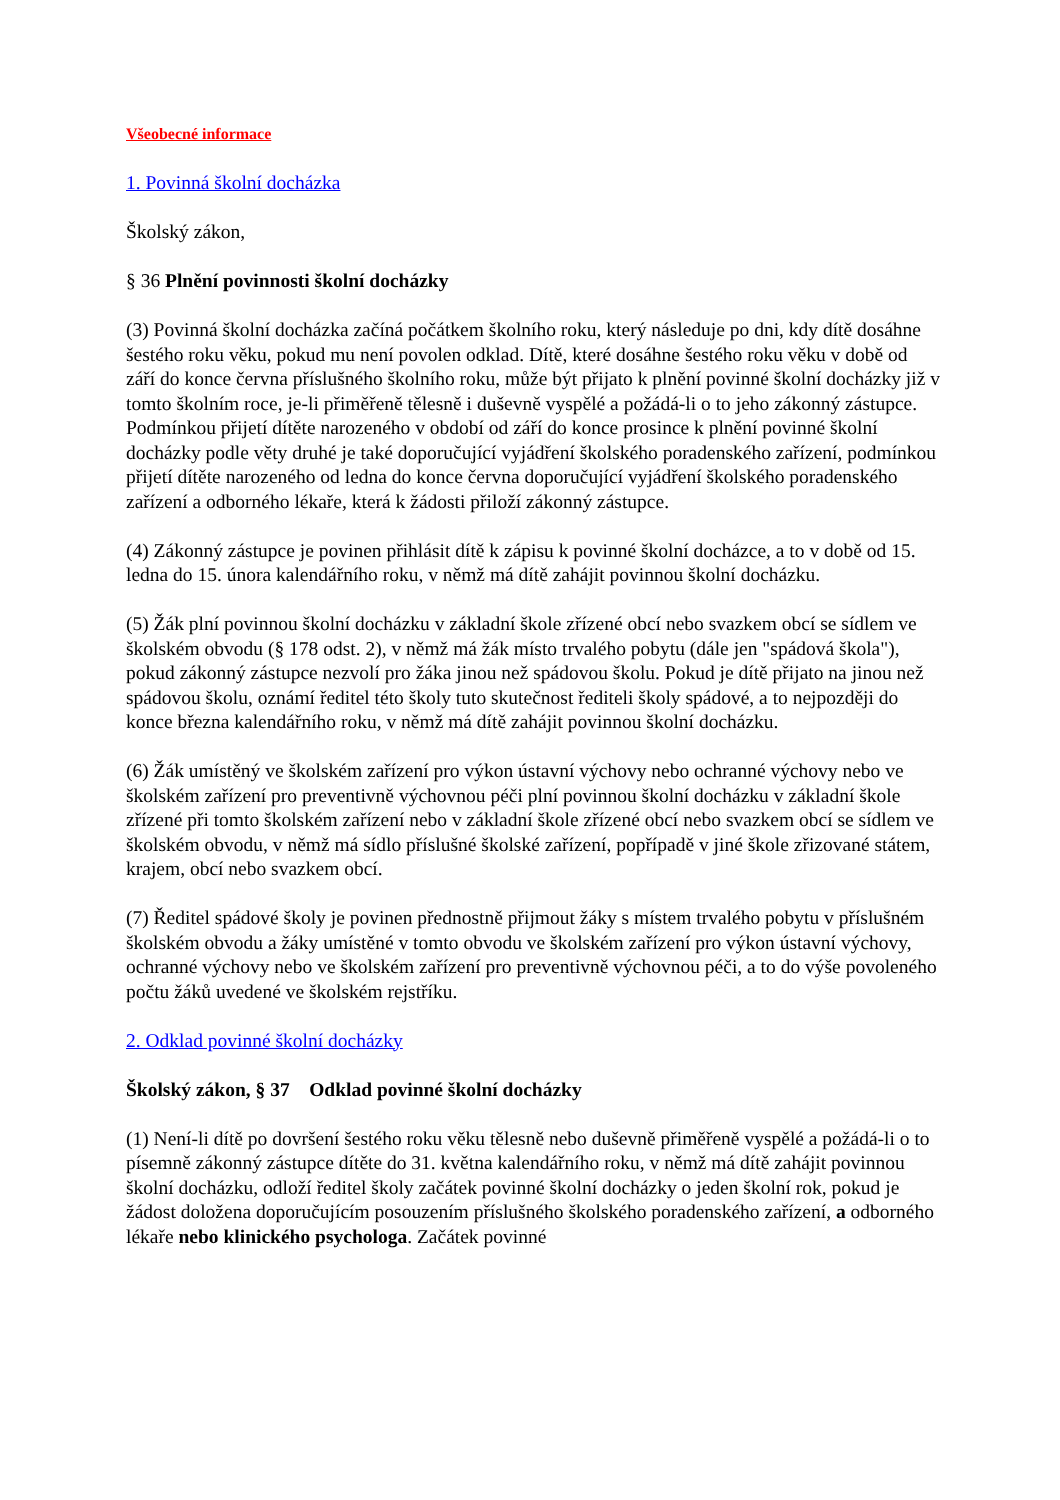Všeobecné informace
1. Povinná školní docházka
Školský zákon,
§ 36 Plnění povinnosti školní docházky
(3) Povinná školní docházka začíná počátkem školního roku, který následuje po dni, kdy dítě dosáhne šestého roku věku, pokud mu není povolen odklad. Dítě, které dosáhne šestého roku věku v době od září do konce června příslušného školního roku, může být přijato k plnění povinné školní docházky již v tomto školním roce, je-li přiměřeně tělesně i duševně vyspělé a požádá-li o to jeho zákonný zástupce. Podmínkou přijetí dítěte narozeného v období od září do konce prosince k plnění povinné školní docházky podle věty druhé je také doporučující vyjádření školského poradenského zařízení, podmínkou přijetí dítěte narozeného od ledna do konce června doporučující vyjádření školského poradenského zařízení a odborného lékaře, která k žádosti přiloží zákonný zástupce.
(4) Zákonný zástupce je povinen přihlásit dítě k zápisu k povinné školní docházce, a to v době od 15. ledna do 15. února kalendářního roku, v němž má dítě zahájit povinnou školní docházku.
(5) Žák plní povinnou školní docházku v základní škole zřízené obcí nebo svazkem obcí se sídlem ve školském obvodu (§ 178 odst. 2), v němž má žák místo trvalého pobytu (dále jen "spádová škola"), pokud zákonný zástupce nezvolí pro žáka jinou než spádovou školu. Pokud je dítě přijato na jinou než spádovou školu, oznámí ředitel této školy tuto skutečnost řediteli školy spádové, a to nejpozději do konce března kalendářního roku, v němž má dítě zahájit povinnou školní docházku.
(6) Žák umístěný ve školském zařízení pro výkon ústavní výchovy nebo ochranné výchovy nebo ve školském zařízení pro preventivně výchovnou péči plní povinnou školní docházku v základní škole zřízené při tomto školském zařízení nebo v základní škole zřízené obcí nebo svazkem obcí se sídlem ve školském obvodu, v němž má sídlo příslušné školské zařízení, popřípadě v jiné škole zřizované státem, krajem, obcí nebo svazkem obcí.
(7) Ředitel spádové školy je povinen přednostně přijmout žáky s místem trvalého pobytu v příslušném školském obvodu a žáky umístěné v tomto obvodu ve školském zařízení pro výkon ústavní výchovy, ochranné výchovy nebo ve školském zařízení pro preventivně výchovnou péči, a to do výše povoleného počtu žáků uvedené ve školském rejstříku.
2. Odklad povinné školní docházky
Školský zákon, § 37 Odklad povinné školní docházky
(1) Není-li dítě po dovršení šestého roku věku tělesně nebo duševně přiměřeně vyspělé a požádá-li o to písemně zákonný zástupce dítěte do 31. května kalendářního roku, v němž má dítě zahájit povinnou školní docházku, odloží ředitel školy začátek povinné školní docházky o jeden školní rok, pokud je žádost doložena doporučujícím posouzením příslušného školského poradenského zařízení, a odborného lékaře nebo klinického psychologa. Začátek povinné